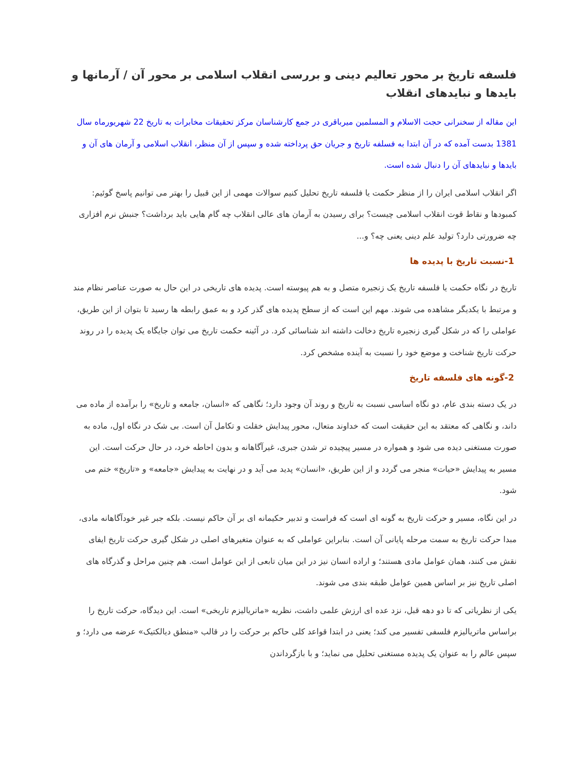فلسفه تاریخ بر محور تعالیم دینی و بررسی انقلاب اسلامی بر محور آن / آرمانها و بایدها و نبایدهای انقلاب
این مقاله از سخنرانی حجت الاسلام و المسلمین میرباقری در جمع کارشناسان مرکز تحقیقات مخابرات به تاریخ 22 شهریورماه سال 1381 بدست آمده که در آن ابتدا به فسلفه تاریخ و جریان حق پرداخته شده و سپس از آن منظر، انقلاب اسلامی و آرمان های آن و بایدها و نبایدهای آن را دنبال شده است.
اگر انقلاب اسلامی ایران را از منظر حکمت یا فلسفه تاریخ تحلیل کنیم سوالات مهمی از این قبیل را بهتر می توانیم پاسخ گوئیم: کمبودها و نقاط قوت انقلاب اسلامی چیست؟ برای رسیدن به آرمان های عالی انقلاب چه گام هایی باید برداشت؟ جنبش نرم افزاری چه ضرورتی دارد؟ تولید علم دینی یعنی چه؟ و...
1-نسبت تاریخ با پدیده ها
تاریخ در نگاه حکمت یا فلسفه تاریخ یک زنجیره متصل و به هم پیوسته است. پدیده های تاریخی در این حال به صورت عناصر نظام مند و مرتبط با یکدیگر مشاهده می شوند. مهم این است که از سطح پدیده های گذر کرد و به عمق رابطه ها رسید تا بتوان از این طریق، عواملی را که در شکل گیری زنجیره تاریخ دخالت داشته اند شناسائی کرد. در آئینه حکمت تاریخ می توان جایگاه یک پدیده را در روند حرکت تاریخ شناخت و موضع خود را نسبت به آینده مشخص کرد.
2-گونه های فلسفه تاریخ
در یک دسته بندی عام، دو نگاه اساسی نسبت به تاریخ و روند آن وجود دارد؛ نگاهی که «انسان، جامعه و تاریخ» را برآمده از ماده می داند، و نگاهی که معتقد به این حقیقت است که خداوند متعال، محور پیدایش خقلت و تکامل آن است. بی شک در نگاه اول، ماده به صورت مستغنی دیده می شود و همواره در مسیر پیچیده تر شدن جبری، غیرآگاهانه و بدون احاطه خرد، در حال حرکت است. این مسیر به پیدایش «حیات» منجر می گردد و از این طریق، «انسان» پدید می آید و در نهایت به پیدایش «جامعه» و «تاریخ» ختم می شود.
در این نگاه، مسیر و حرکت تاریخ به گونه ای است که فراست و تدبیر حکیمانه ای بر آن حاکم نیست. بلکه جبر غیر خودآگاهانه مادی، مبدا حرکت تاریخ به سمت مرحله پایانی آن است. بنابراین عواملی که به عنوان متغیرهای اصلی در شکل گیری حرکت تاریخ ایفای نقش می کنند، همان عوامل مادی هستند؛ و اراده انسان نیز در این میان تابعی از این عوامل است. هم چنین مراحل و گذرگاه های اصلی تاریخ نیز بر اساس همین عوامل طبقه بندی می شوند.
یکی از نظریاتی که تا دو دهه قبل، نزد عده ای ارزش علمی داشت، نظریه «ماتریالیزم تاریخی» است. این دیدگاه، حرکت تاریخ را براساس ماتریالیزم فلسفی تفسیر می کند؛ یعنی در ابتدا قواعد کلی حاکم بر حرکت را در قالب «منطق دیالکتیک» عرضه می دارد؛ و سپس عالم را به عنوان یک پدیده مستغنی تحلیل می نماید؛ و با بازگرداندن